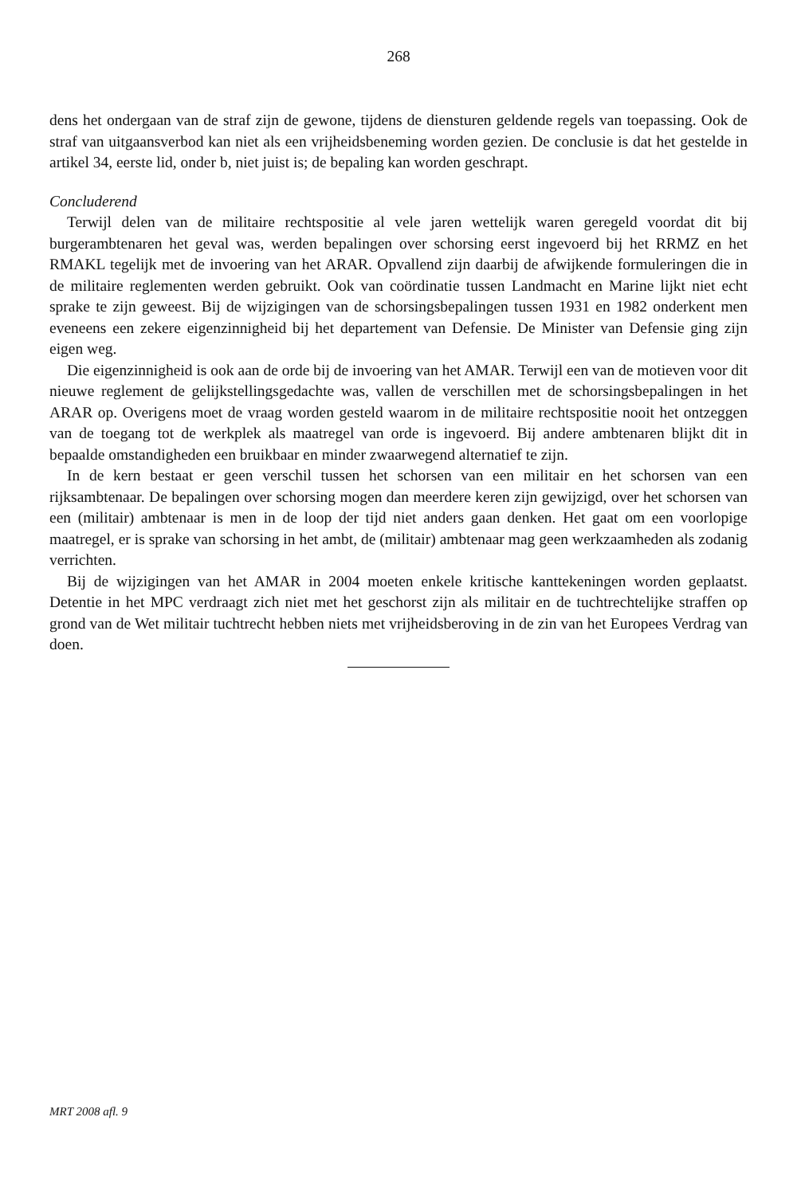268
dens het ondergaan van de straf zijn de gewone, tijdens de diensturen geldende regels van toepassing. Ook de straf van uitgaansverbod kan niet als een vrijheidsbeneming worden gezien. De conclusie is dat het gestelde in artikel 34, eerste lid, onder b, niet juist is; de bepaling kan worden geschrapt.
Concluderend
Terwijl delen van de militaire rechtspositie al vele jaren wettelijk waren geregeld voordat dit bij burgerambtenaren het geval was, werden bepalingen over schorsing eerst ingevoerd bij het RRMZ en het RMAKL tegelijk met de invoering van het ARAR. Opvallend zijn daarbij de afwijkende formuleringen die in de militaire reglementen werden gebruikt. Ook van coördinatie tussen Landmacht en Marine lijkt niet echt sprake te zijn geweest. Bij de wijzigingen van de schorsingsbepalingen tussen 1931 en 1982 onderkent men eveneens een zekere eigenzinnigheid bij het departement van Defensie. De Minister van Defensie ging zijn eigen weg.
Die eigenzinnigheid is ook aan de orde bij de invoering van het AMAR. Terwijl een van de motieven voor dit nieuwe reglement de gelijkstellingsgedachte was, vallen de verschillen met de schorsingsbepalingen in het ARAR op. Overigens moet de vraag worden gesteld waarom in de militaire rechtspositie nooit het ontzeggen van de toegang tot de werkplek als maatregel van orde is ingevoerd. Bij andere ambtenaren blijkt dit in bepaalde omstandigheden een bruikbaar en minder zwaarwegend alternatief te zijn.
In de kern bestaat er geen verschil tussen het schorsen van een militair en het schorsen van een rijksambtenaar. De bepalingen over schorsing mogen dan meerdere keren zijn gewijzigd, over het schorsen van een (militair) ambtenaar is men in de loop der tijd niet anders gaan denken. Het gaat om een voorlopige maatregel, er is sprake van schorsing in het ambt, de (militair) ambtenaar mag geen werkzaamheden als zodanig verrichten.
Bij de wijzigingen van het AMAR in 2004 moeten enkele kritische kanttekeningen worden geplaatst. Detentie in het MPC verdraagt zich niet met het geschorst zijn als militair en de tuchtrechtelijke straffen op grond van de Wet militair tuchtrecht hebben niets met vrijheidsberoving in de zin van het Europees Verdrag van doen.
MRT 2008 afl. 9